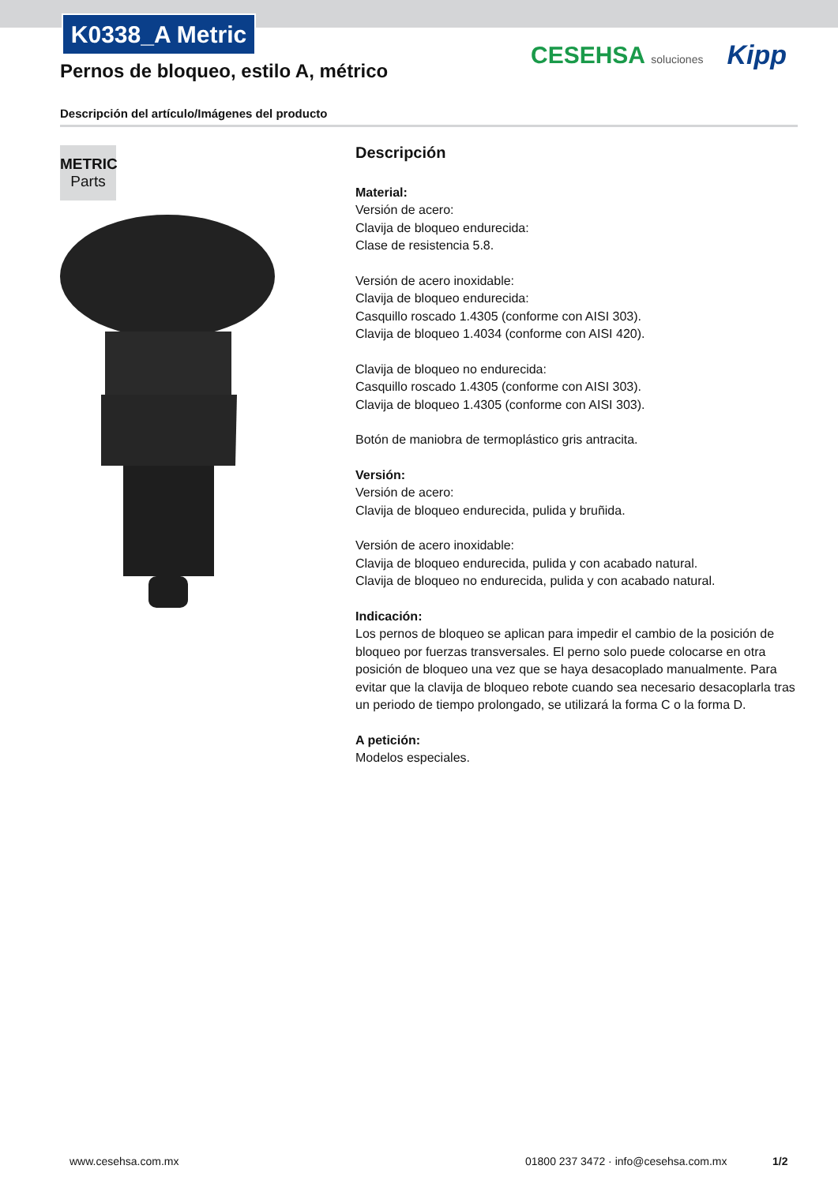K0338_A Metric
Pernos de bloqueo, estilo A, métrico
CESEHSA soluciones Kipp
Descripción del artículo/Imágenes del producto
METRIC
Parts
Descripción
Material:
Versión de acero:
Clavija de bloqueo endurecida:
Clase de resistencia 5.8.
Versión de acero inoxidable:
Clavija de bloqueo endurecida:
Casquillo roscado 1.4305 (conforme con AISI 303).
Clavija de bloqueo 1.4034 (conforme con AISI 420).
Clavija de bloqueo no endurecida:
Casquillo roscado 1.4305 (conforme con AISI 303).
Clavija de bloqueo 1.4305 (conforme con AISI 303).
Botón de maniobra de termoplástico gris antracita.
Versión:
Versión de acero:
Clavija de bloqueo endurecida, pulida y bruñida.
Versión de acero inoxidable:
Clavija de bloqueo endurecida, pulida y con acabado natural.
Clavija de bloqueo no endurecida, pulida y con acabado natural.
Indicación:
Los pernos de bloqueo se aplican para impedir el cambio de la posición de bloqueo por fuerzas transversales. El perno solo puede colocarse en otra posición de bloqueo una vez que se haya desacoplado manualmente. Para evitar que la clavija de bloqueo rebote cuando sea necesario desacoplarla tras un periodo de tiempo prolongado, se utilizará la forma C o la forma D.
A petición:
Modelos especiales.
www.cesehsa.com.mx
01800 237 3472 · info@cesehsa.com.mx
1/2